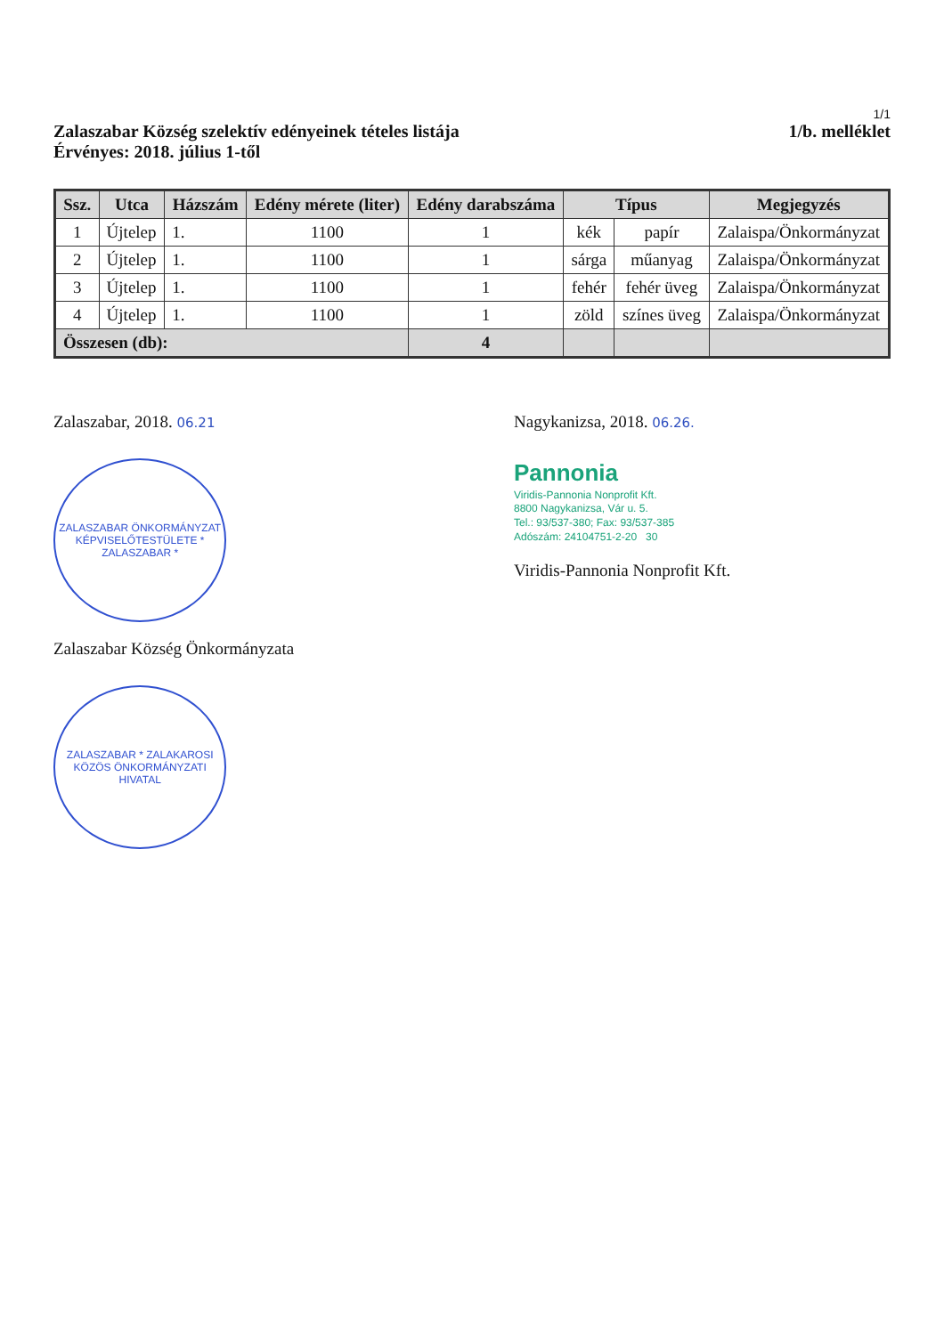1/1
Zalaszabar Község szelektív edényeinek tételes listája
Érvényes: 2018. július 1-től
1/b. melléklet
| Ssz. | Utca | Házszám | Edény mérete (liter) | Edény darabszáma | Típus | | Megjegyzés |
| --- | --- | --- | --- | --- | --- | --- | --- |
| 1 | Újtelep | 1. | 1100 | 1 | kék | papír | Zalaispa/Önkormányzat |
| 2 | Újtelep | 1. | 1100 | 1 | sárga | műanyag | Zalaispa/Önkormányzat |
| 3 | Újtelep | 1. | 1100 | 1 | fehér | fehér üveg | Zalaispa/Önkormányzat |
| 4 | Újtelep | 1. | 1100 | 1 | zöld | színes üveg | Zalaispa/Önkormányzat |
| Összesen (db): | | | | 4 | | | |
Zalaszabar, 2018. 06.21
ZALASZABAR ÖNKORMÁNYZAT KÉPVISELŐTESTÜLETE * ZALASZABAR *
Zalaszabar Község Önkormányzata
ZALASZABAR * ZALAKAROSI KÖZÖS ÖNKORMÁNYZATI HIVATAL
Nagykanizsa, 2018. 06.26.
Pannonia
Viridis-Pannonia Nonprofit Kft.
8800 Nagykanizsa, Vár u. 5.
Tel.: 93/537-380; Fax: 93/537-385
Adószám: 24104751-2-20 30
Viridis-Pannonia Nonprofit Kft.